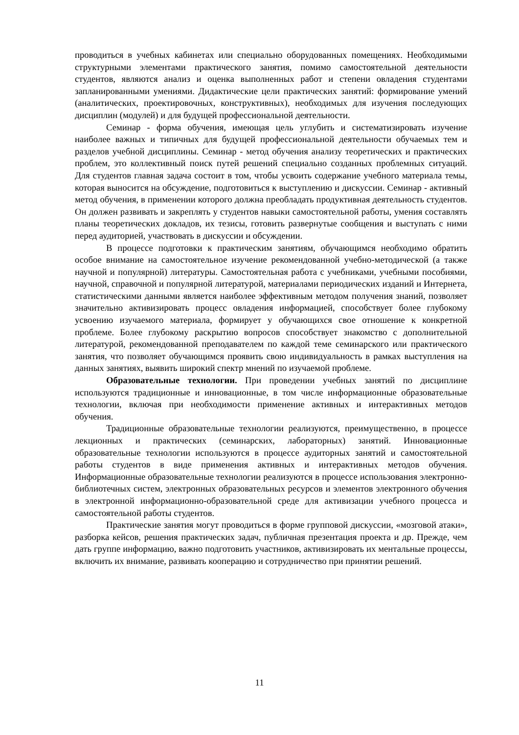проводиться в учебных кабинетах или специально оборудованных помещениях. Необходимыми структурными элементами практического занятия, помимо самостоятельной деятельности студентов, являются анализ и оценка выполненных работ и степени овладения студентами запланированными умениями. Дидактические цели практических занятий: формирование умений (аналитических, проектировочных, конструктивных), необходимых для изучения последующих дисциплин (модулей) и для будущей профессиональной деятельности.
Семинар - форма обучения, имеющая цель углубить и систематизировать изучение наиболее важных и типичных для будущей профессиональной деятельности обучаемых тем и разделов учебной дисциплины. Семинар - метод обучения анализу теоретических и практических проблем, это коллективный поиск путей решений специально созданных проблемных ситуаций. Для студентов главная задача состоит в том, чтобы усвоить содержание учебного материала темы, которая выносится на обсуждение, подготовиться к выступлению и дискуссии. Семинар - активный метод обучения, в применении которого должна преобладать продуктивная деятельность студентов. Он должен развивать и закреплять у студентов навыки самостоятельной работы, умения составлять планы теоретических докладов, их тезисы, готовить развернутые сообщения и выступать с ними перед аудиторией, участвовать в дискуссии и обсуждении.
В процессе подготовки к практическим занятиям, обучающимся необходимо обратить особое внимание на самостоятельное изучение рекомендованной учебно-методической (а также научной и популярной) литературы. Самостоятельная работа с учебниками, учебными пособиями, научной, справочной и популярной литературой, материалами периодических изданий и Интернета, статистическими данными является наиболее эффективным методом получения знаний, позволяет значительно активизировать процесс овладения информацией, способствует более глубокому усвоению изучаемого материала, формирует у обучающихся свое отношение к конкретной проблеме. Более глубокому раскрытию вопросов способствует знакомство с дополнительной литературой, рекомендованной преподавателем по каждой теме семинарского или практического занятия, что позволяет обучающимся проявить свою индивидуальность в рамках выступления на данных занятиях, выявить широкий спектр мнений по изучаемой проблеме.
Образовательные технологии. При проведении учебных занятий по дисциплине используются традиционные и инновационные, в том числе информационные образовательные технологии, включая при необходимости применение активных и интерактивных методов обучения.
Традиционные образовательные технологии реализуются, преимущественно, в процессе лекционных и практических (семинарских, лабораторных) занятий. Инновационные образовательные технологии используются в процессе аудиторных занятий и самостоятельной работы студентов в виде применения активных и интерактивных методов обучения. Информационные образовательные технологии реализуются в процессе использования электронно-библиотечных систем, электронных образовательных ресурсов и элементов электронного обучения в электронной информационно-образовательной среде для активизации учебного процесса и самостоятельной работы студентов.
Практические занятия могут проводиться в форме групповой дискуссии, «мозговой атаки», разборка кейсов, решения практических задач, публичная презентация проекта и др. Прежде, чем дать группе информацию, важно подготовить участников, активизировать их ментальные процессы, включить их внимание, развивать кооперацию и сотрудничество при принятии решений.
11